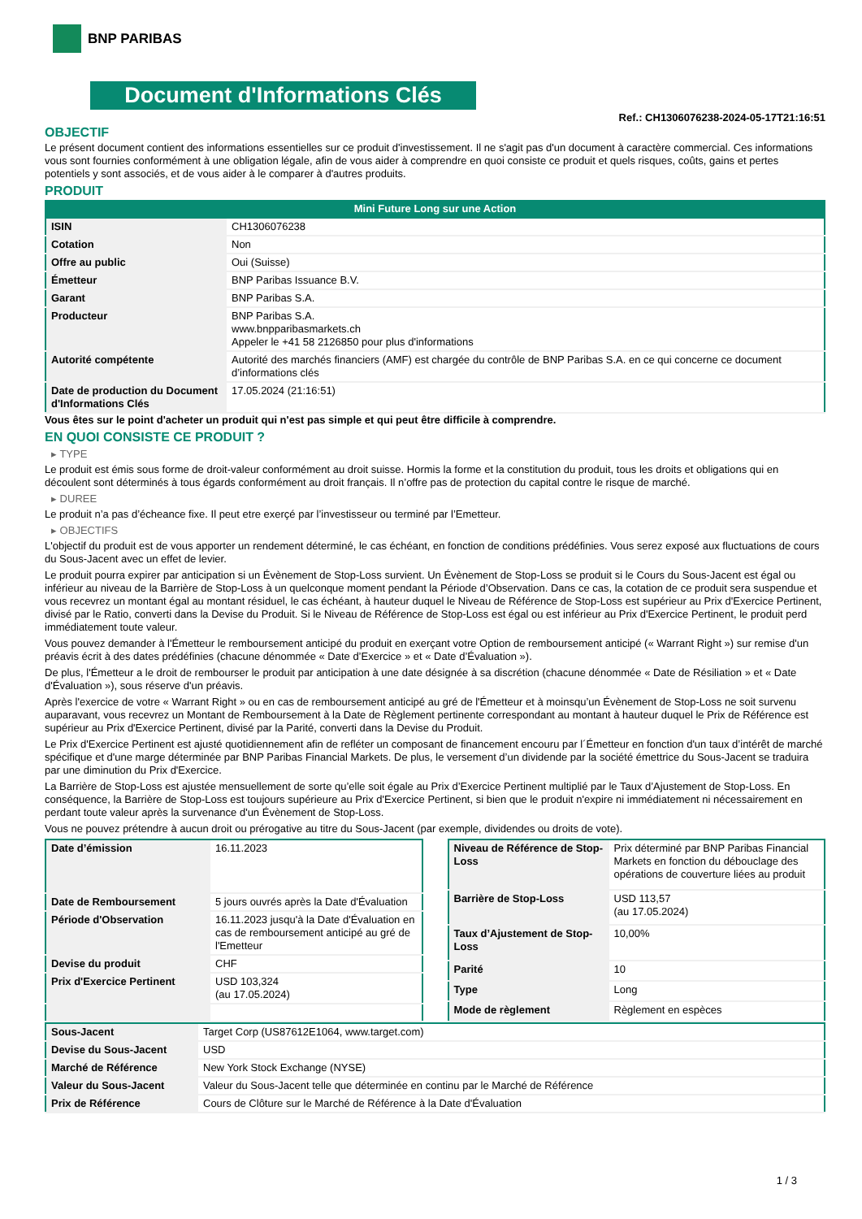BNP PARIBAS
Document d'Informations Clés
Ref.: CH1306076238-2024-05-17T21:16:51
OBJECTIF
Le présent document contient des informations essentielles sur ce produit d'investissement. Il ne s'agit pas d'un document à caractère commercial. Ces informations vous sont fournies conformément à une obligation légale, afin de vous aider à comprendre en quoi consiste ce produit et quels risques, coûts, gains et pertes potentiels y sont associés, et de vous aider à le comparer à d'autres produits.
PRODUIT
Mini Future Long sur une Action
| ISIN | CH1306076238 |
| Cotation | Non |
| Offre au public | Oui (Suisse) |
| Émetteur | BNP Paribas Issuance B.V. |
| Garant | BNP Paribas S.A. |
| Producteur | BNP Paribas S.A. www.bnpparibasmarkets.ch Appeler le +41 58 2126850 pour plus d'informations |
| Autorité compétente | Autorité des marchés financiers (AMF) est chargée du contrôle de BNP Paribas S.A. en ce qui concerne ce document d’informations clés |
| Date de production du Document d'Informations Clés | 17.05.2024 (21:16:51) |
Vous êtes sur le point d'acheter un produit qui n'est pas simple et qui peut être difficile à comprendre.
EN QUOI CONSISTE CE PRODUIT ?
▸ TYPE
Le produit est émis sous forme de droit-valeur conformément au droit suisse. Hormis la forme et la constitution du produit, tous les droits et obligations qui en découlent sont déterminés à tous égards conformément au droit français. Il n’offre pas de protection du capital contre le risque de marché.
▸ DUREE
Le produit n’a pas d’écheance fixe. Il peut etre exerçé par l’investisseur ou terminé par l’Emetteur.
▸ OBJECTIFS
L'objectif du produit est de vous apporter un rendement déterminé, le cas échéant, en fonction de conditions prédéfinies. Vous serez exposé aux fluctuations de cours du Sous-Jacent avec un effet de levier.
Le produit pourra expirer par anticipation si un Évènement de Stop-Loss survient. Un Évènement de Stop-Loss se produit si le Cours du Sous-Jacent est égal ou inférieur au niveau de la Barrière de Stop-Loss à un quelconque moment pendant la Période d’Observation. Dans ce cas, la cotation de ce produit sera suspendue et vous recevrez un montant égal au montant résiduel, le cas échéant, à hauteur duquel le Niveau de Référence de Stop-Loss est supérieur au Prix d'Exercice Pertinent, divisé par le Ratio, converti dans la Devise du Produit. Si le Niveau de Référence de Stop-Loss est égal ou est inférieur au Prix d'Exercice Pertinent, le produit perd immédiatement toute valeur.
Vous pouvez demander à l'Émetteur le remboursement anticipé du produit en exerçant votre Option de remboursement anticipé (« Warrant Right ») sur remise d'un préavis écrit à des dates prédéfinies (chacune dénommée « Date d’Exercice » et « Date d’Évaluation »).
De plus, l'Émetteur a le droit de rembourser le produit par anticipation à une date désignée à sa discrétion (chacune dénommée « Date de Résiliation » et « Date d'Évaluation »), sous réserve d'un préavis.
Après l'exercice de votre « Warrant Right » ou en cas de remboursement anticipé au gré de l'Émetteur et à moinsqu’un Évènement de Stop-Loss ne soit survenu auparavant, vous recevrez un Montant de Remboursement à la Date de Règlement pertinente correspondant au montant à hauteur duquel le Prix de Référence est supérieur au Prix d'Exercice Pertinent, divisé par la Parité, converti dans la Devise du Produit.
Le Prix d'Exercice Pertinent est ajusté quotidiennement afin de refléter un composant de financement encouru par l´Émetteur en fonction d'un taux d’intérêt de marché spécifique et d'une marge déterminée par BNP Paribas Financial Markets. De plus, le versement d’un dividende par la société émettrice du Sous-Jacent se traduira par une diminution du Prix d'Exercice.
La Barrière de Stop-Loss est ajustée mensuellement de sorte qu’elle soit égale au Prix d’Exercice Pertinent multiplié par le Taux d’Ajustement de Stop-Loss. En conséquence, la Barrière de Stop-Loss est toujours supérieure au Prix d'Exercice Pertinent, si bien que le produit n'expire ni immédiatement ni nécessairement en perdant toute valeur après la survenance d'un Évènement de Stop-Loss.
Vous ne pouvez prétendre à aucun droit ou prérogative au titre du Sous-Jacent (par exemple, dividendes ou droits de vote).
| Date d’émission | 16.11.2023 |
| Date de Remboursement | 5 jours ouvrés après la Date d'Évaluation |
| Période d'Observation | 16.11.2023 jusqu'à la Date d'Évaluation en cas de remboursement anticipé au gré de l'Emetteur |
| Devise du produit | CHF |
| Prix d'Exercice Pertinent | USD 103,324 (au 17.05.2024) |
| Niveau de Référence de Stop-Loss | Prix déterminé par BNP Paribas Financial Markets en fonction du débouclage des opérations de couverture liées au produit |
| Barrière de Stop-Loss | USD 113,57 (au 17.05.2024) |
| Taux d’Ajustement de Stop-Loss | 10,00% |
| Parité | 10 |
| Type | Long |
| Mode de règlement | Règlement en espèces |
| Sous-Jacent | Target Corp (US87612E1064, www.target.com) |
| Devise du Sous-Jacent | USD |
| Marché de Référence | New York Stock Exchange (NYSE) |
| Valeur du Sous-Jacent | Valeur du Sous-Jacent telle que déterminée en continu par le Marché de Référence |
| Prix de Référence | Cours de Clôture sur le Marché de Référence à la Date d'Évaluation |
1 / 3